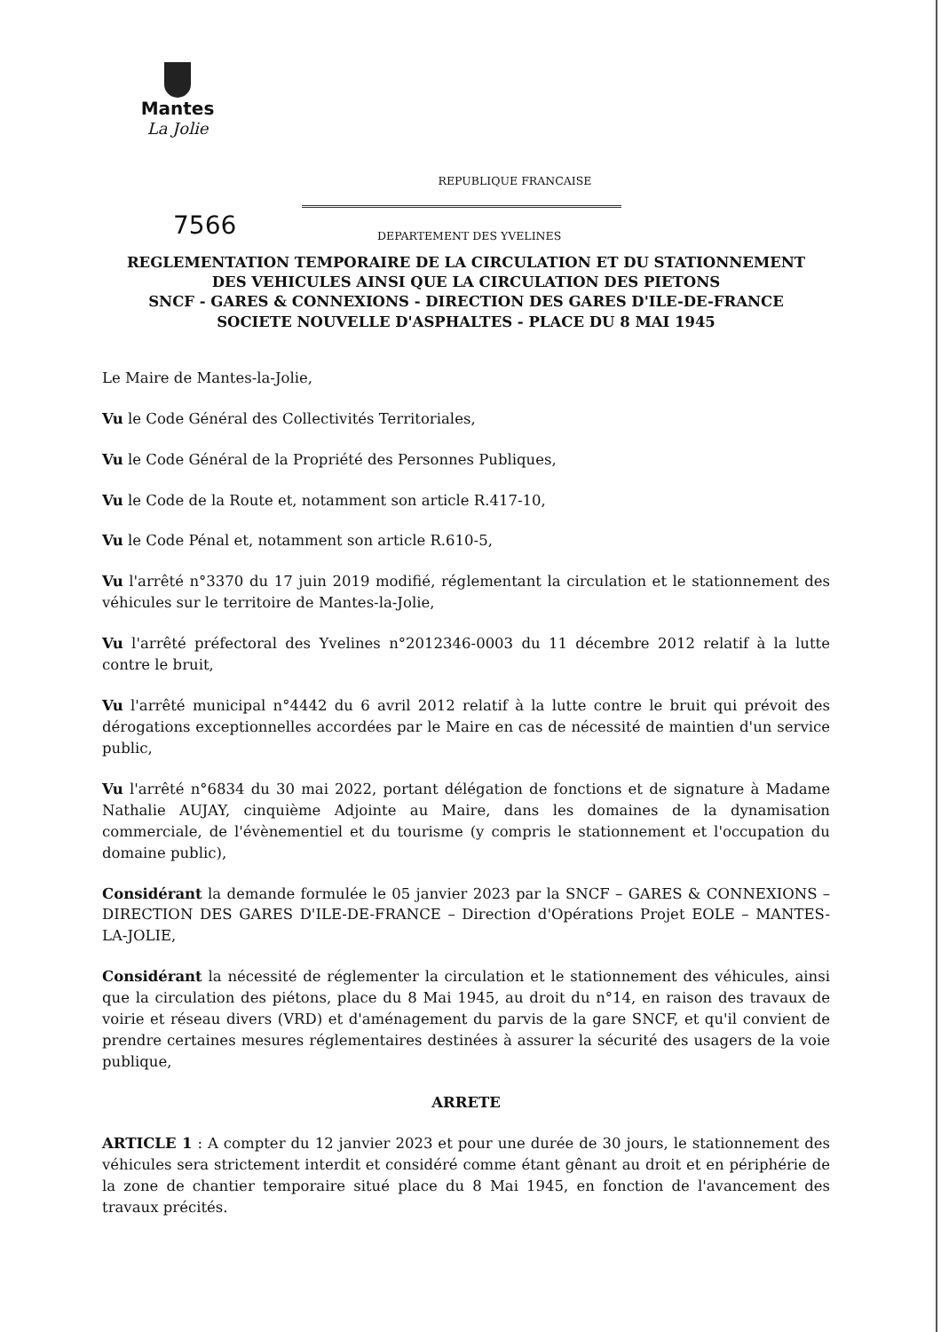Mantes
La Jolie
REPUBLIQUE FRANCAISE
7566
DEPARTEMENT DES YVELINES
REGLEMENTATION TEMPORAIRE DE LA CIRCULATION ET DU STATIONNEMENT
DES VEHICULES AINSI QUE LA CIRCULATION DES PIETONS
SNCF - GARES & CONNEXIONS - DIRECTION DES GARES D'ILE-DE-FRANCE
SOCIETE NOUVELLE D'ASPHALTES - PLACE DU 8 MAI 1945
Le Maire de Mantes-la-Jolie,
Vu le Code Général des Collectivités Territoriales,
Vu le Code Général de la Propriété des Personnes Publiques,
Vu le Code de la Route et, notamment son article R.417-10,
Vu le Code Pénal et, notamment son article R.610-5,
Vu l'arrêté n°3370 du 17 juin 2019 modifié, réglementant la circulation et le stationnement des véhicules sur le territoire de Mantes-la-Jolie,
Vu l'arrêté préfectoral des Yvelines n°2012346-0003 du 11 décembre 2012 relatif à la lutte contre le bruit,
Vu l'arrêté municipal n°4442 du 6 avril 2012 relatif à la lutte contre le bruit qui prévoit des dérogations exceptionnelles accordées par le Maire en cas de nécessité de maintien d'un service public,
Vu l'arrêté n°6834 du 30 mai 2022, portant délégation de fonctions et de signature à Madame Nathalie AUJAY, cinquième Adjointe au Maire, dans les domaines de la dynamisation commerciale, de l'évènementiel et du tourisme (y compris le stationnement et l'occupation du domaine public),
Considérant la demande formulée le 05 janvier 2023 par la SNCF – GARES & CONNEXIONS – DIRECTION DES GARES D'ILE-DE-FRANCE – Direction d'Opérations Projet EOLE – MANTES-LA-JOLIE,
Considérant la nécessité de réglementer la circulation et le stationnement des véhicules, ainsi que la circulation des piétons, place du 8 Mai 1945, au droit du n°14, en raison des travaux de voirie et réseau divers (VRD) et d'aménagement du parvis de la gare SNCF, et qu'il convient de prendre certaines mesures réglementaires destinées à assurer la sécurité des usagers de la voie publique,
ARRETE
ARTICLE 1 : A compter du 12 janvier 2023 et pour une durée de 30 jours, le stationnement des véhicules sera strictement interdit et considéré comme étant gênant au droit et en périphérie de la zone de chantier temporaire situé place du 8 Mai 1945, en fonction de l'avancement des travaux précités.